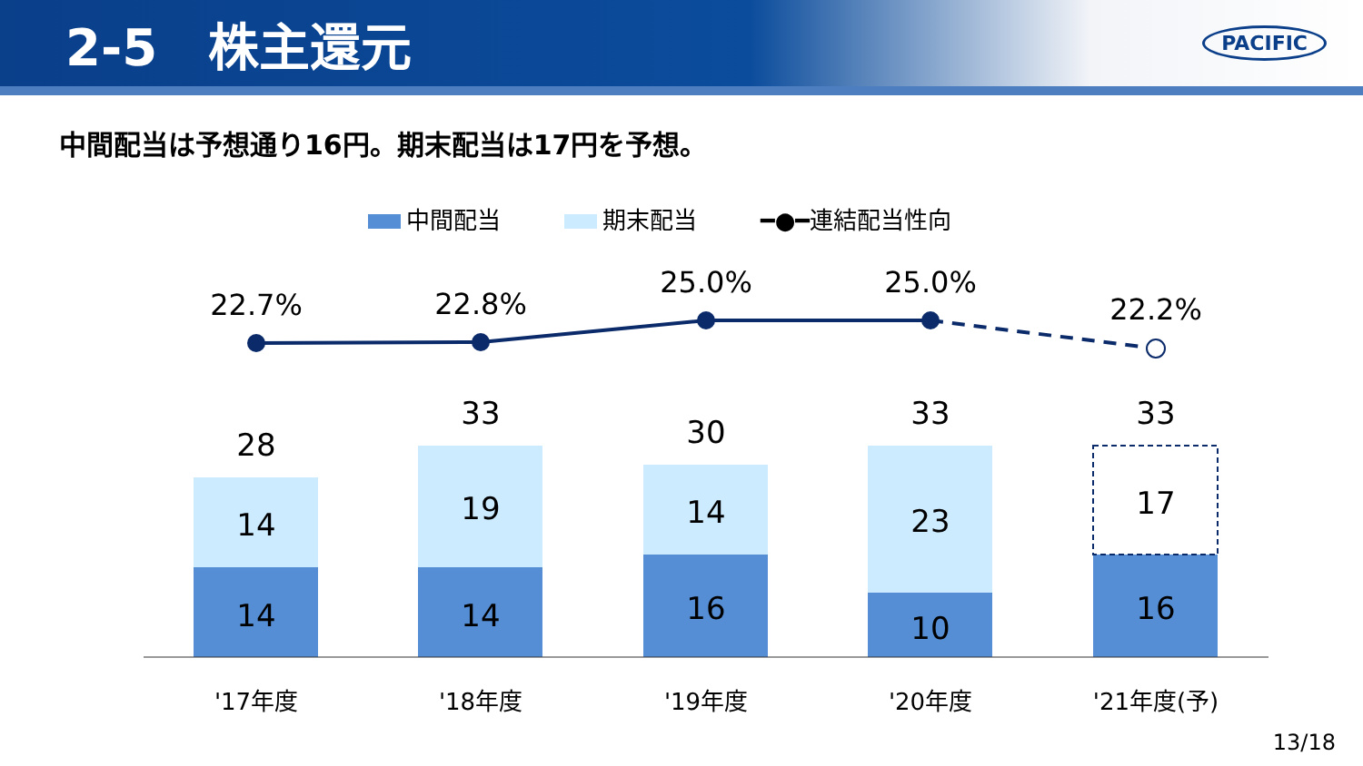2-5　株主還元
PACIFIC
中間配当は予想通り16円。期末配当は17円を予想。
中間配当 期末配当 ━●━連結配当性向
14
14
28
19
14
33
14
16
30
23
10
33
17
16
33
22.7%
22.8%
25.0%
25.0%
22.2%
'17年度
'18年度
'19年度
'20年度
'21年度(予)
13/18